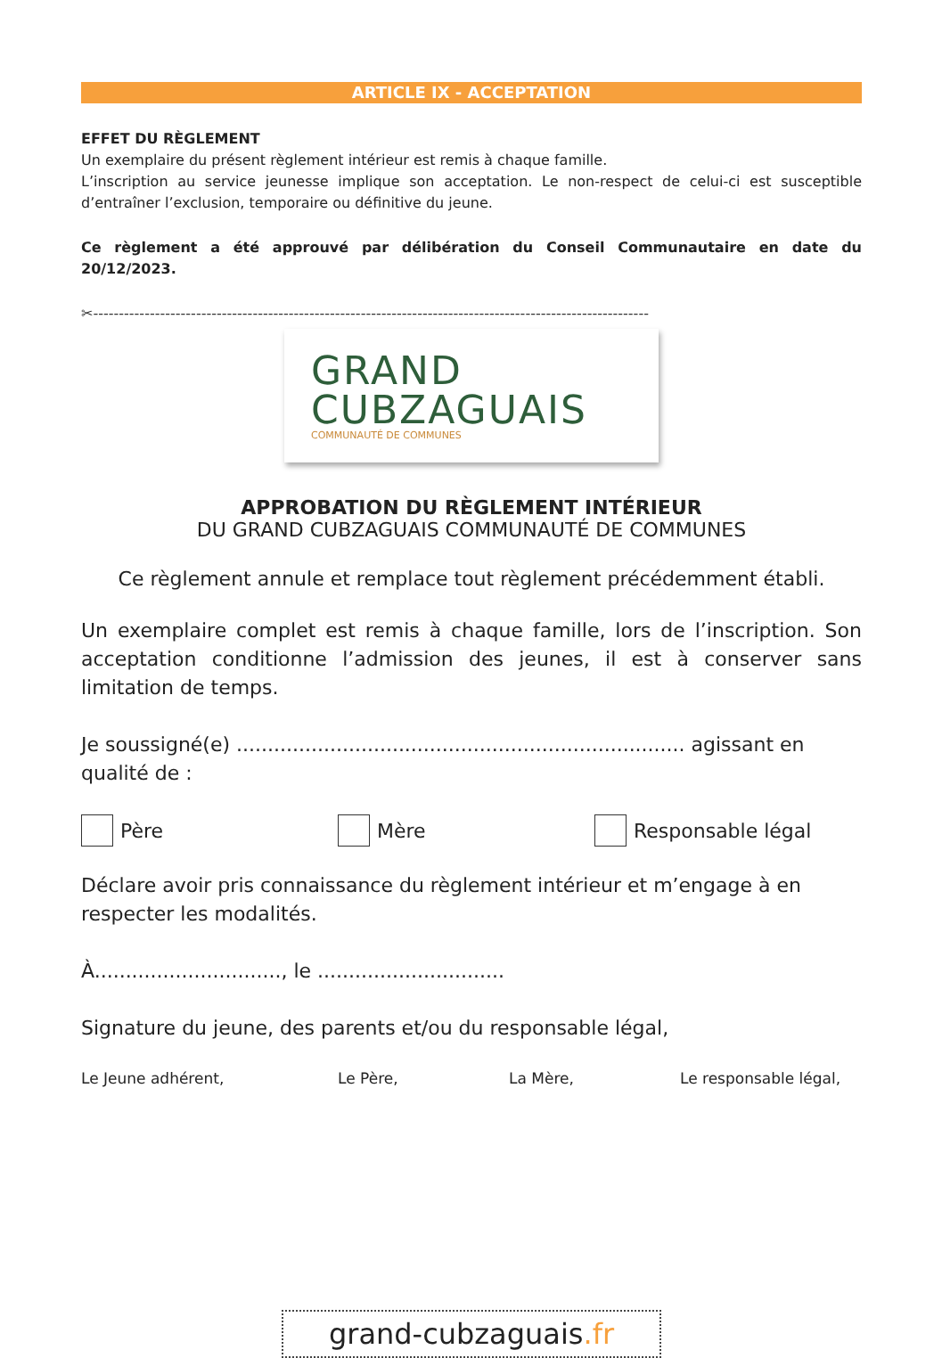ARTICLE IX - ACCEPTATION
EFFET DU RÈGLEMENT
Un exemplaire du présent règlement intérieur est remis à chaque famille.
L’inscription au service jeunesse implique son acceptation. Le non-respect de celui-ci est susceptible d’entraîner l’exclusion, temporaire ou définitive du jeune.
Ce règlement a été approuvé par délibération du Conseil Communautaire en date du 20/12/2023.
✂------------------------------------------------------------------------------------------------------------
GRAND
CUBZAGUAIS
COMMUNAUTÉ DE COMMUNES
APPROBATION DU RÈGLEMENT INTÉRIEUR
DU GRAND CUBZAGUAIS COMMUNAUTÉ DE COMMUNES
Ce règlement annule et remplace tout règlement précédemment établi.
Un exemplaire complet est remis à chaque famille, lors de l’inscription. Son acceptation conditionne l’admission des jeunes, il est à conserver sans limitation de temps.
Je soussigné(e) ........................................................................ agissant en qualité de :
Père Mère Responsable légal
Déclare avoir pris connaissance du règlement intérieur et m’engage à en respecter les modalités.
À.............................., le ..............................
Signature du jeune, des parents et/ou du responsable légal,
Le Jeune adhérent, Le Père, La Mère, Le responsable légal,
grand-cubzaguais.fr